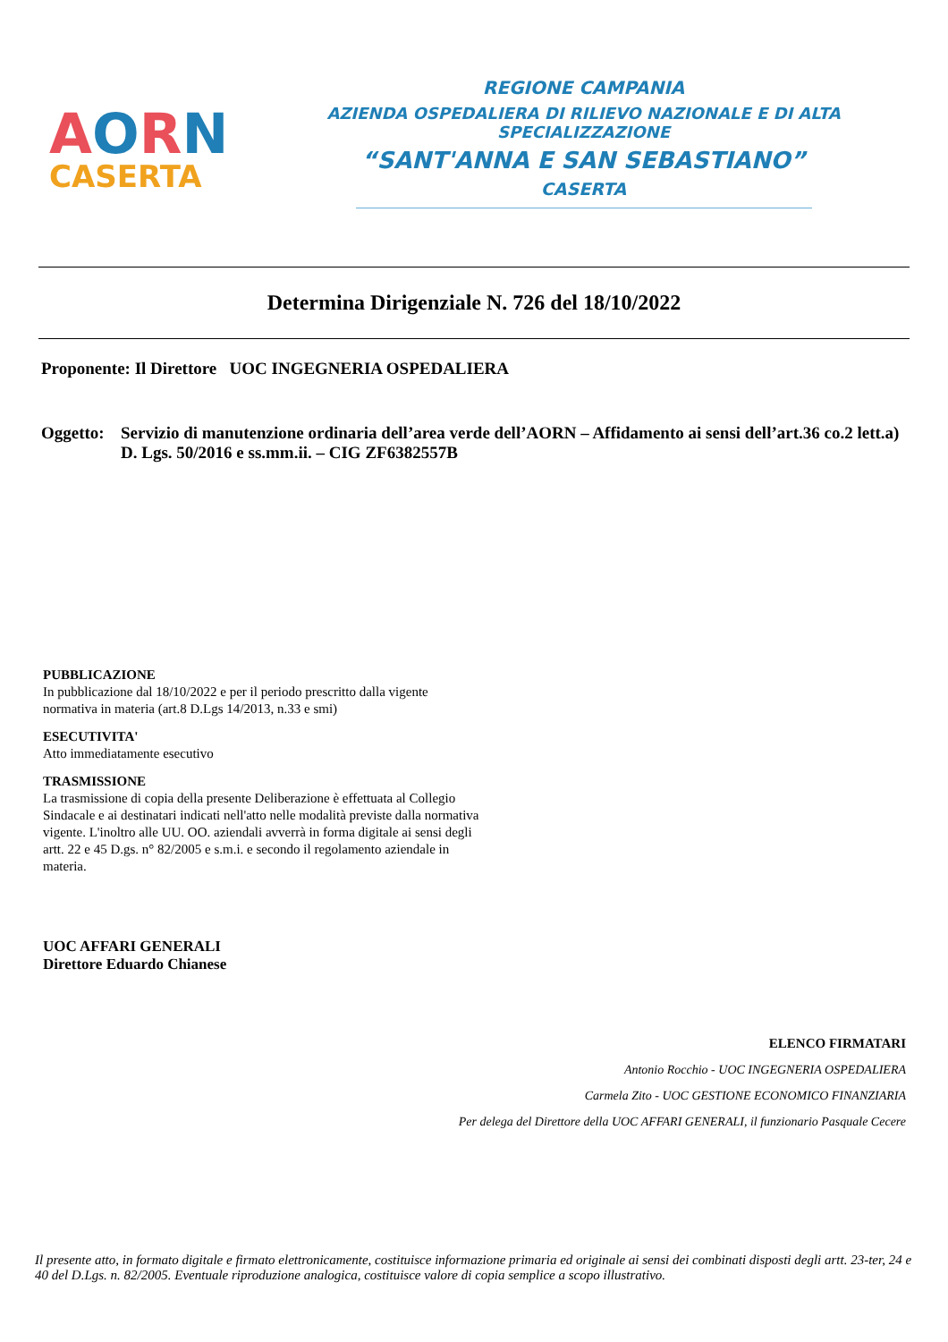AORN
CASERTA
REGIONE CAMPANIA
AZIENDA OSPEDALIERA DI RILIEVO NAZIONALE E DI ALTA SPECIALIZZAZIONE
“SANT'ANNA E SAN SEBASTIANO”
CASERTA
Determina Dirigenziale N. 726 del 18/10/2022
Proponente: Il Direttore UOC INGEGNERIA OSPEDALIERA
Oggetto:
Servizio di manutenzione ordinaria dell’area verde dell’AORN – Affidamento ai sensi dell’art.36 co.2 lett.a) D. Lgs. 50/2016 e ss.mm.ii. – CIG ZF6382557B
PUBBLICAZIONE
In pubblicazione dal 18/10/2022 e per il periodo prescritto dalla vigente normativa in materia (art.8 D.Lgs 14/2013, n.33 e smi)
ESECUTIVITA'
Atto immediatamente esecutivo
TRASMISSIONE
La trasmissione di copia della presente Deliberazione è effettuata al Collegio Sindacale e ai destinatari indicati nell'atto nelle modalità previste dalla normativa vigente. L'inoltro alle UU. OO. aziendali avverrà in forma digitale ai sensi degli artt. 22 e 45 D.gs. n° 82/2005 e s.m.i. e secondo il regolamento aziendale in materia.
UOC AFFARI GENERALI
Direttore Eduardo Chianese
ELENCO FIRMATARI
Antonio Rocchio - UOC INGEGNERIA OSPEDALIERA
Carmela Zito - UOC GESTIONE ECONOMICO FINANZIARIA
Per delega del Direttore della UOC AFFARI GENERALI, il funzionario Pasquale Cecere
Il presente atto, in formato digitale e firmato elettronicamente, costituisce informazione primaria ed originale ai sensi dei combinati disposti degli artt. 23-ter, 24 e 40 del D.Lgs. n. 82/2005. Eventuale riproduzione analogica, costituisce valore di copia semplice a scopo illustrativo.